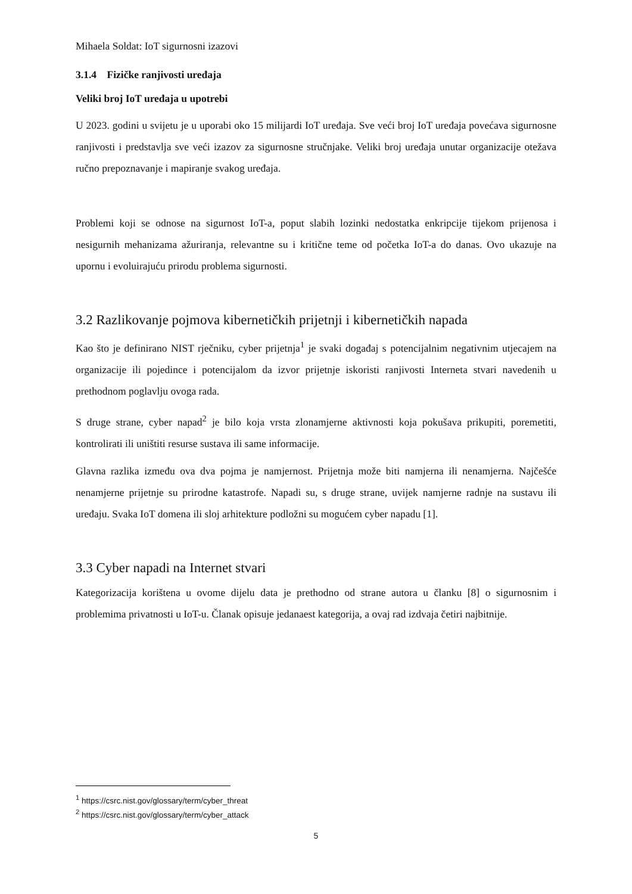Mihaela Soldat: IoT sigurnosni izazovi
3.1.4 Fizičke ranjivosti uređaja
Veliki broj IoT uređaja u upotrebi
U 2023. godini u svijetu je u uporabi oko 15 milijardi IoT uređaja. Sve veći broj IoT uređaja povećava sigurnosne ranjivosti i predstavlja sve veći izazov za sigurnosne stručnjake. Veliki broj uređaja unutar organizacije otežava ručno prepoznavanje i mapiranje svakog uređaja.
Problemi koji se odnose na sigurnost IoT-a, poput slabih lozinki nedostatka enkripcije tijekom prijenosa i nesigurnih mehanizama ažuriranja, relevantne su i kritične teme od početka IoT-a do danas. Ovo ukazuje na upornu i evoluirajuću prirodu problema sigurnosti.
3.2 Razlikovanje pojmova kibernetičkih prijetnji i kibernetičkih napada
Kao što je definirano NIST rječniku, cyber prijetnja<sup>1</sup> je svaki događaj s potencijalnim negativnim utjecajem na organizacije ili pojedince i potencijalom da izvor prijetnje iskoristi ranjivosti Interneta stvari navedenih u prethodnom poglavlju ovoga rada.
S druge strane, cyber napad<sup>2</sup> je bilo koja vrsta zlonamjerne aktivnosti koja pokušava prikupiti, poremetiti, kontrolirati ili uništiti resurse sustava ili same informacije.
Glavna razlika između ova dva pojma je namjernost. Prijetnja može biti namjerna ili nenamjerna. Najčešće nenamjerne prijetnje su prirodne katastrofe. Napadi su, s druge strane, uvijek namjerne radnje na sustavu ili uređaju. Svaka IoT domena ili sloj arhitekture podložni su mogućem cyber napadu [1].
3.3 Cyber napadi na Internet stvari
Kategorizacija korištena u ovome dijelu data je prethodno od strane autora u članku [8] o sigurnosnim i problemima privatnosti u IoT-u. Članak opisuje jedanaest kategorija, a ovaj rad izdvaja četiri najbitnije.
<sup>1</sup> https://csrc.nist.gov/glossary/term/cyber_threat
<sup>2</sup> https://csrc.nist.gov/glossary/term/cyber_attack
5